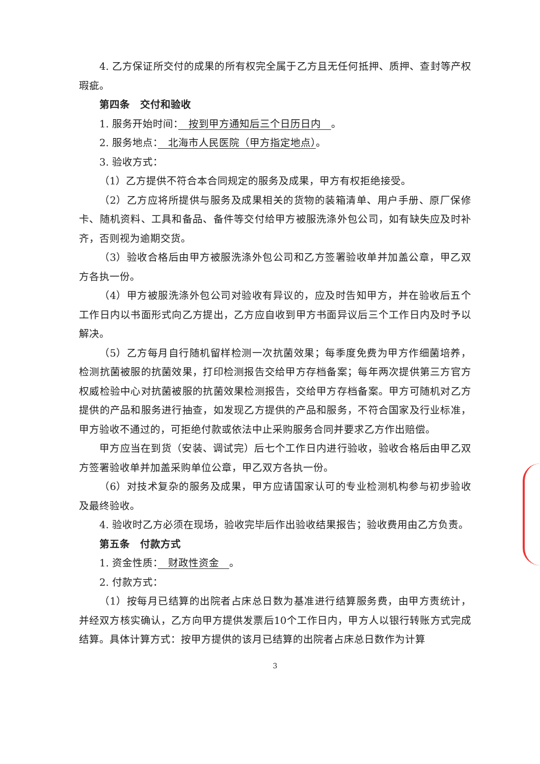4. 乙方保证所交付的成果的所有权完全属于乙方且无任何抵押、质押、查封等产权瑕疵。
第四条　交付和验收
1. 服务开始时间：　按到甲方通知后三个日历日内　。
2. 服务地点：　北海市人民医院（甲方指定地点）。
3. 验收方式：
（1）乙方提供不符合本合同规定的服务及成果，甲方有权拒绝接受。
（2）乙方应将所提供与服务及成果相关的货物的装箱清单、用户手册、原厂保修卡、随机资料、工具和备品、备件等交付给甲方被服洗涤外包公司，如有缺失应及时补齐，否则视为逾期交货。
（3）验收合格后由甲方被服洗涤外包公司和乙方签署验收单并加盖公章，甲乙双方各执一份。
（4）甲方被服洗涤外包公司对验收有异议的，应及时告知甲方，并在验收后五个工作日内以书面形式向乙方提出，乙方应自收到甲方书面异议后三个工作日内及时予以解决。
（5）乙方每月自行随机留样检测一次抗菌效果；每季度免费为甲方作细菌培养，检测抗菌被服的抗菌效果，打印检测报告交给甲方存档备案；每年两次提供第三方官方权威检验中心对抗菌被服的抗菌效果检测报告，交给甲方存档备案。甲方可随机对乙方提供的产品和服务进行抽查，如发现乙方提供的产品和服务，不符合国家及行业标准，甲方验收不通过的，可拒绝付款或依法中止采购服务合同并要求乙方作出赔偿。
甲方应当在到货（安装、调试完）后七个工作日内进行验收，验收合格后由甲乙双方签署验收单并加盖采购单位公章，甲乙双方各执一份。
（6）对技术复杂的服务及成果，甲方应请国家认可的专业检测机构参与初步验收及最终验收。
4. 验收时乙方必须在现场，验收完毕后作出验收结果报告；验收费用由乙方负责。
第五条　付款方式
1. 资金性质：　财政性资金　。
2. 付款方式：
（1）按每月已结算的出院者占床总日数为基准进行结算服务费，由甲方责统计，并经双方核实确认，乙方向甲方提供发票后10个工作日内，甲方人以银行转账方式完成结算。具体计算方式：按甲方提供的该月已结算的出院者占床总日数作为计算
3